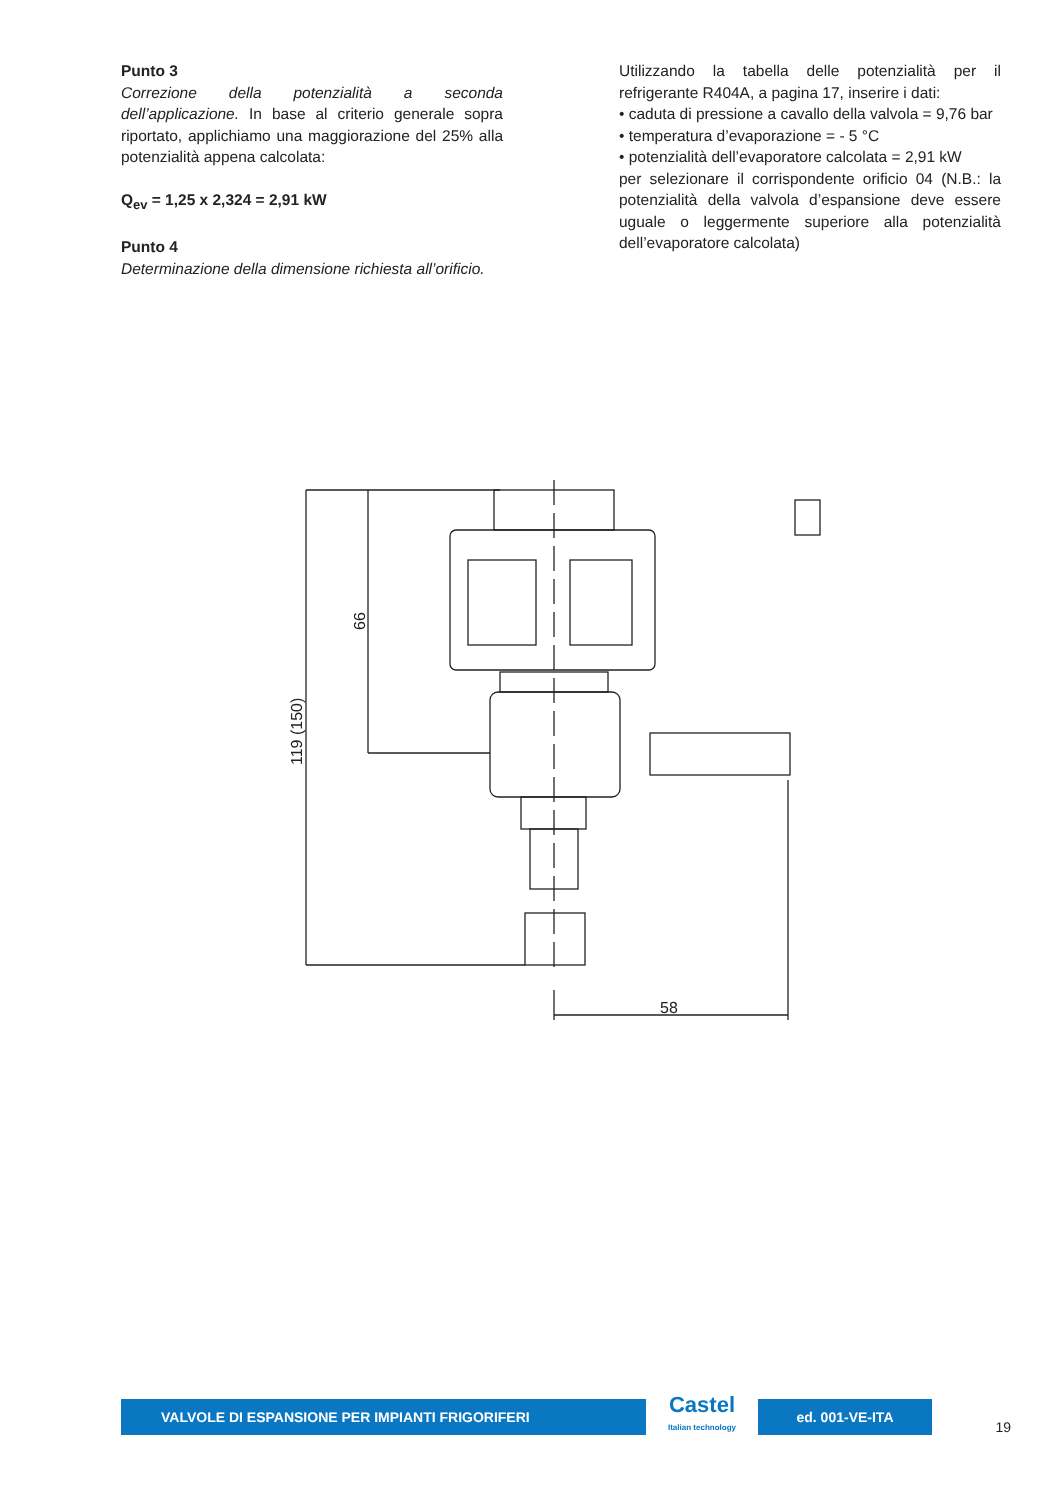Punto 3
Correzione della potenzialità a seconda dell’applicazione. In base al criterio generale sopra riportato, applichiamo una maggiorazione del 25% alla potenzialità appena calcolata:
Q<sub>ev</sub> = 1,25 x 2,324 = 2,91 kW
Punto 4
Determinazione della dimensione richiesta all’orificio.
Utilizzando la tabella delle potenzialità per il refrigerante R404A, a pagina 17, inserire i dati:
• caduta di pressione a cavallo della valvola = 9,76 bar
• temperatura d’evaporazione = - 5 °C
• potenzialità dell’evaporatore calcolata = 2,91 kW
per selezionare il corrispondente orificio 04 (N.B.: la potenzialità della valvola d’espansione deve essere uguale o leggermente superiore alla potenzialità dell’evaporatore calcolata)
58
66
119 (150)
VALVOLE DI ESPANSIONE PER IMPIANTI FRIGORIFERI
Castel
Italian technology
ed. 001-VE-ITA
19